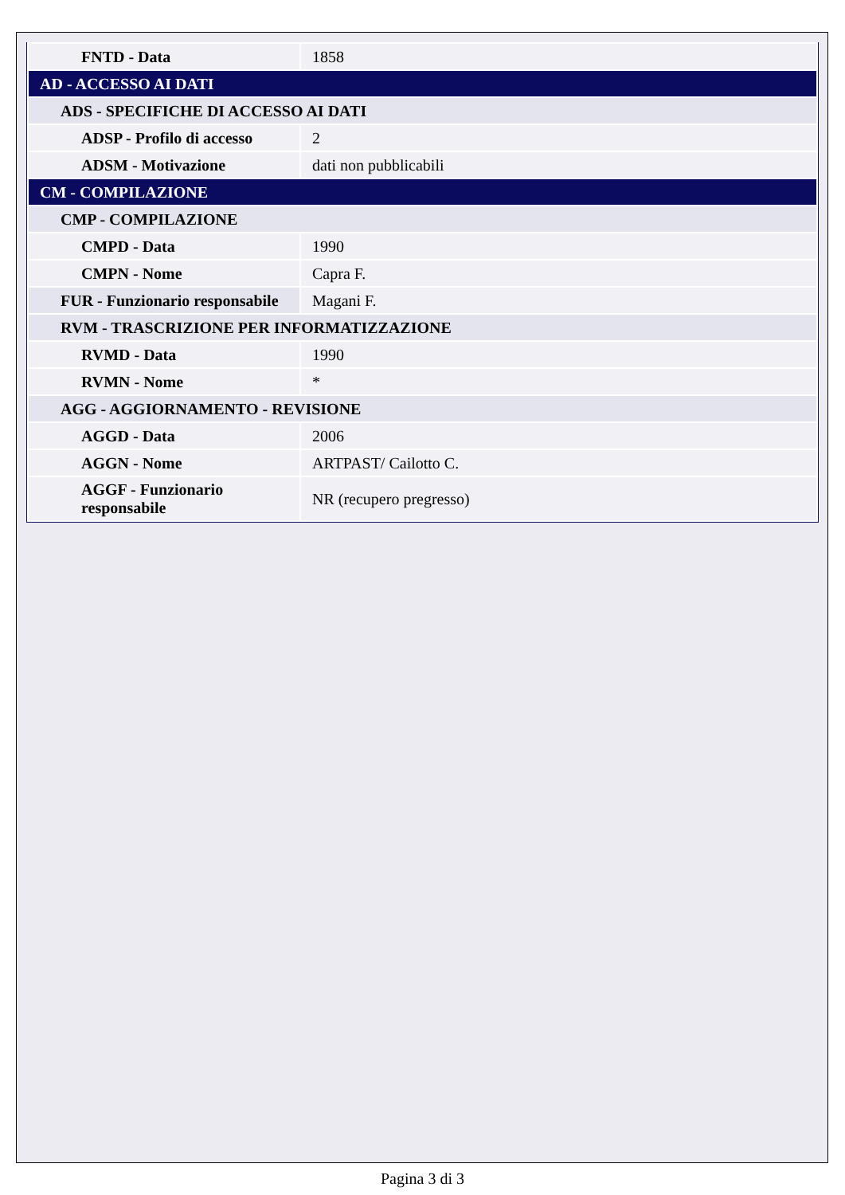| FNTD - Data | 1858 |
| AD - ACCESSO AI DATI | |
| ADS - SPECIFICHE DI ACCESSO AI DATI | |
| ADSP - Profilo di accesso | 2 |
| ADSM - Motivazione | dati non pubblicabili |
| CM - COMPILAZIONE | |
| CMP - COMPILAZIONE | |
| CMPD - Data | 1990 |
| CMPN - Nome | Capra F. |
| FUR - Funzionario responsabile | Magani F. |
| RVM - TRASCRIZIONE PER INFORMATIZZAZIONE | |
| RVMD - Data | 1990 |
| RVMN - Nome | * |
| AGG - AGGIORNAMENTO - REVISIONE | |
| AGGD - Data | 2006 |
| AGGN - Nome | ARTPAST/ Cailotto C. |
| AGGF - Funzionario responsabile | NR (recupero pregresso) |
Pagina 3 di 3